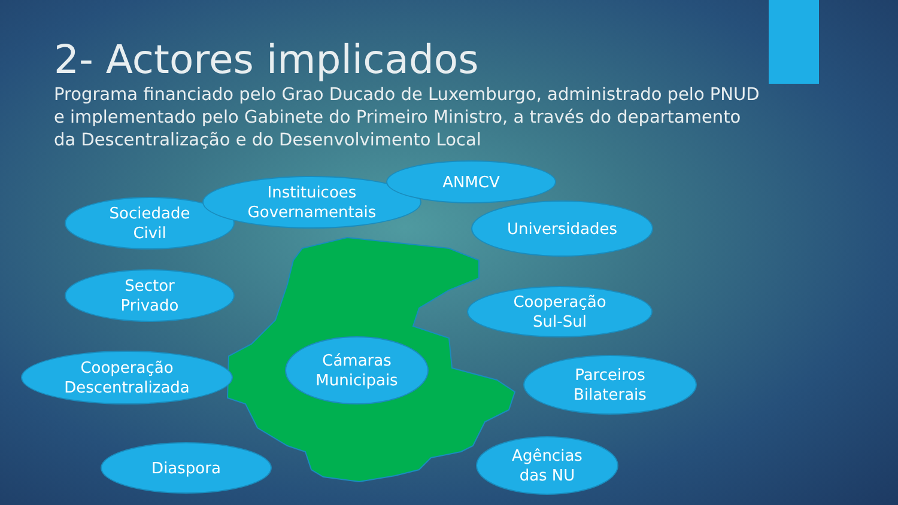2- Actores implicados
Programa financiado pelo Grao Ducado de Luxemburgo, administrado pelo PNUD e implementado pelo Gabinete do Primeiro Ministro, a través do departamento da Descentralização e do Desenvolvimento Local
Sociedade
Civil
Instituicoes
Governamentais
ANMCV
Universidades
Sector
Privado
Cooperação
Sul-Sul
Cooperação
Descentralizada
Cámaras
Municipais
Parceiros
Bilaterais
Diaspora
Agências
das NU